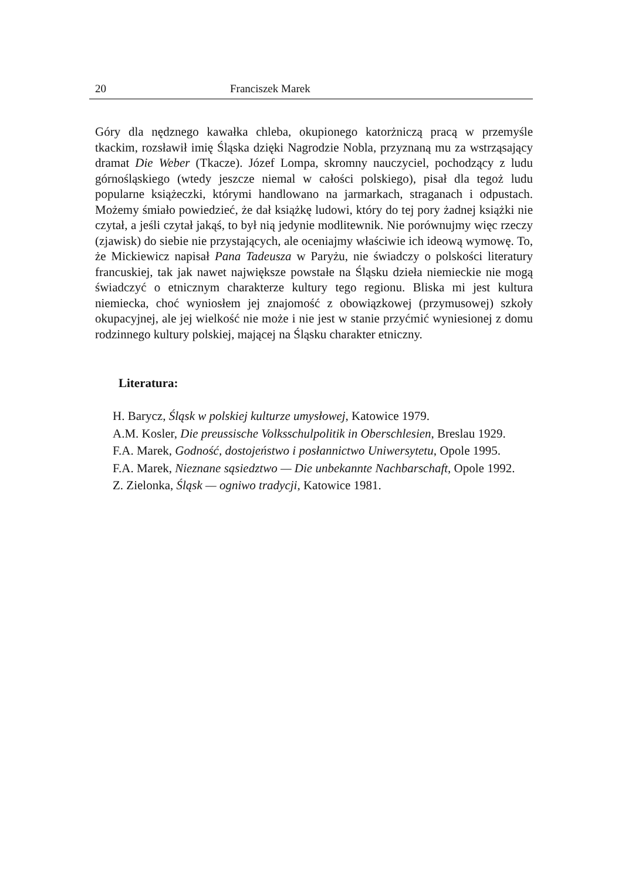20 Franciszek Marek
Góry dla nędznego kawałka chleba, okupionego katorżniczą pracą w przemyśle tkackim, rozsławił imię Śląska dzięki Nagrodzie Nobla, przyznaną mu za wstrząsający dramat Die Weber (Tkacze). Józef Lompa, skromny nauczyciel, pochodzący z ludu górnośląskiego (wtedy jeszcze niemal w całości polskiego), pisał dla tegoż ludu popularne książeczki, którymi handlowano na jarmarkach, straganach i odpustach. Możemy śmiało powiedzieć, że dał książkę ludowi, który do tej pory żadnej książki nie czytał, a jeśli czytał jakąś, to był nią jedynie modlitewnik. Nie porównujmy więc rzeczy (zjawisk) do siebie nie przystających, ale oceniajmy właściwie ich ideową wymowę. To, że Mickiewicz napisał Pana Tadeusza w Paryżu, nie świadczy o polskości literatury francuskiej, tak jak nawet największe powstałe na Śląsku dzieła niemieckie nie mogą świadczyć o etnicznym charakterze kultury tego regionu. Bliska mi jest kultura niemiecka, choć wyniosłem jej znajomość z obowiązkowej (przymusowej) szkoły okupacyjnej, ale jej wielkość nie może i nie jest w stanie przyćmić wyniesionej z domu rodzinnego kultury polskiej, mającej na Śląsku charakter etniczny.
Literatura:
H. Barycz, Śląsk w polskiej kulturze umysłowej, Katowice 1979.
A.M. Kosler, Die preussische Volksschulpolitik in Oberschlesien, Breslau 1929.
F.A. Marek, Godność, dostojeństwo i posłannictwo Uniwersytetu, Opole 1995.
F.A. Marek, Nieznane sąsiedztwo — Die unbekannte Nachbarschaft, Opole 1992.
Z. Zielonka, Śląsk — ogniwo tradycji, Katowice 1981.